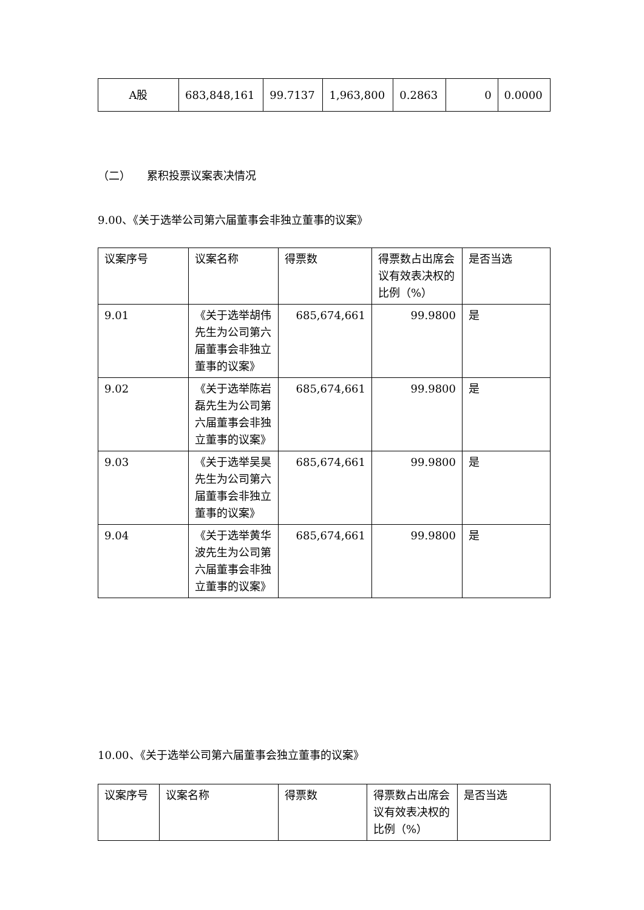| A股 | 683,848,161 | 99.7137 | 1,963,800 | 0.2863 | 0 | 0.0000 |
（二）　　累积投票议案表决情况
9.00、《关于选举公司第六届董事会非独立董事的议案》
| 议案序号 | 议案名称 | 得票数 | 得票数占出席会议有效表决权的比例（%） | 是否当选 |
| 9.01 | 《关于选举胡伟先生为公司第六届董事会非独立董事的议案》 | 685,674,661 | 99.9800 | 是 |
| 9.02 | 《关于选举陈岩磊先生为公司第六届董事会非独立董事的议案》 | 685,674,661 | 99.9800 | 是 |
| 9.03 | 《关于选举吴昊先生为公司第六届董事会非独立董事的议案》 | 685,674,661 | 99.9800 | 是 |
| 9.04 | 《关于选举黄华波先生为公司第六届董事会非独立董事的议案》 | 685,674,661 | 99.9800 | 是 |
10.00、《关于选举公司第六届董事会独立董事的议案》
| 议案序号 | 议案名称 | 得票数 | 得票数占出席会议有效表决权的比例（%） | 是否当选 |